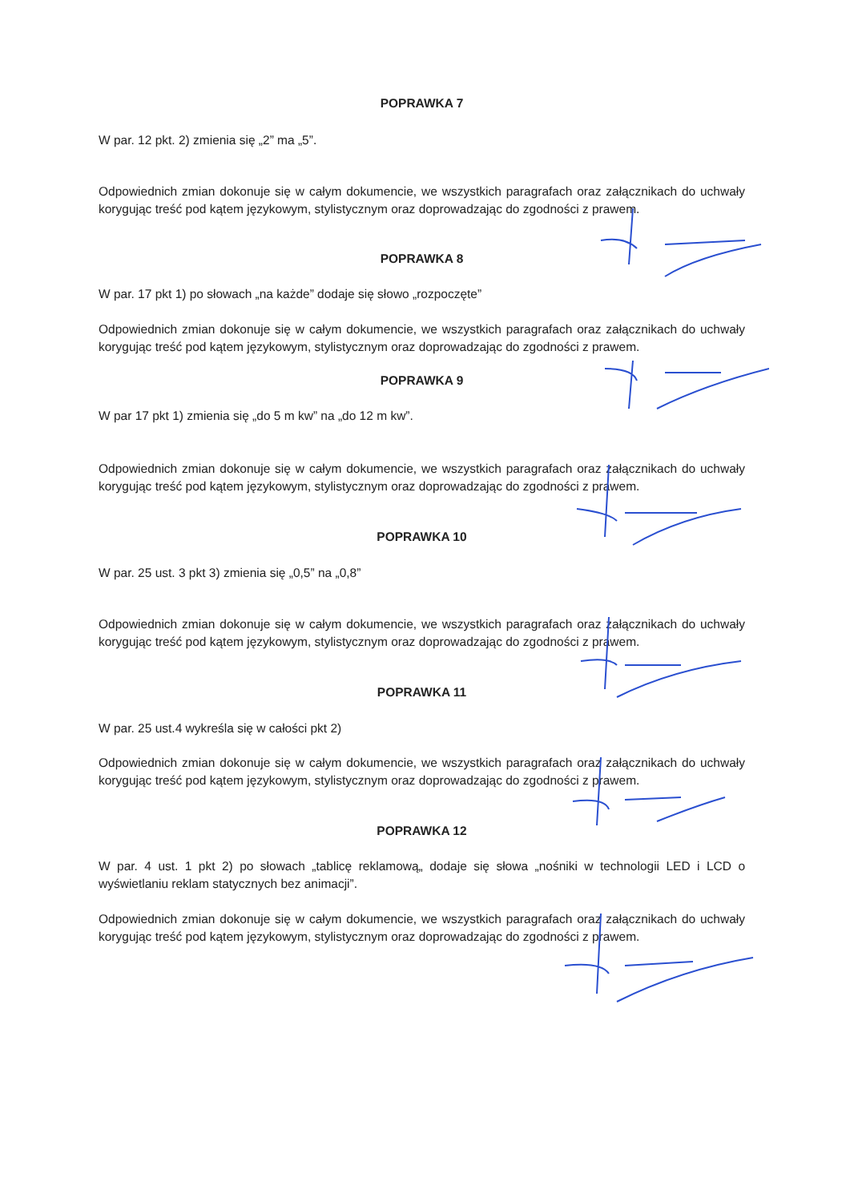POPRAWKA 7
W par. 12 pkt. 2) zmienia się „2” ma „5”.
Odpowiednich zmian dokonuje się w całym dokumencie, we wszystkich paragrafach oraz załącznikach do uchwały korygując treść pod kątem językowym, stylistycznym oraz doprowadzając do zgodności z prawem.
POPRAWKA 8
W par. 17 pkt 1) po słowach „na każde” dodaje się słowo „rozpoczęte”
Odpowiednich zmian dokonuje się w całym dokumencie, we wszystkich paragrafach oraz załącznikach do uchwały korygując treść pod kątem językowym, stylistycznym oraz doprowadzając do zgodności z prawem.
POPRAWKA 9
W par 17 pkt 1) zmienia się „do 5 m kw” na „do 12 m kw”.
Odpowiednich zmian dokonuje się w całym dokumencie, we wszystkich paragrafach oraz załącznikach do uchwały korygując treść pod kątem językowym, stylistycznym oraz doprowadzając do zgodności z prawem.
POPRAWKA 10
W par. 25 ust. 3 pkt 3) zmienia się „0,5” na „0,8”
Odpowiednich zmian dokonuje się w całym dokumencie, we wszystkich paragrafach oraz załącznikach do uchwały korygując treść pod kątem językowym, stylistycznym oraz doprowadzając do zgodności z prawem.
POPRAWKA 11
W par. 25 ust.4 wykreśla się w całości pkt 2)
Odpowiednich zmian dokonuje się w całym dokumencie, we wszystkich paragrafach oraz załącznikach do uchwały korygując treść pod kątem językowym, stylistycznym oraz doprowadzając do zgodności z prawem.
POPRAWKA 12
W par. 4 ust. 1 pkt 2) po słowach „tablicę reklamową„ dodaje się słowa „nośniki w technologii LED i LCD o wyświetlaniu reklam statycznych bez animacji”.
Odpowiednich zmian dokonuje się w całym dokumencie, we wszystkich paragrafach oraz załącznikach do uchwały korygując treść pod kątem językowym, stylistycznym oraz doprowadzając do zgodności z prawem.